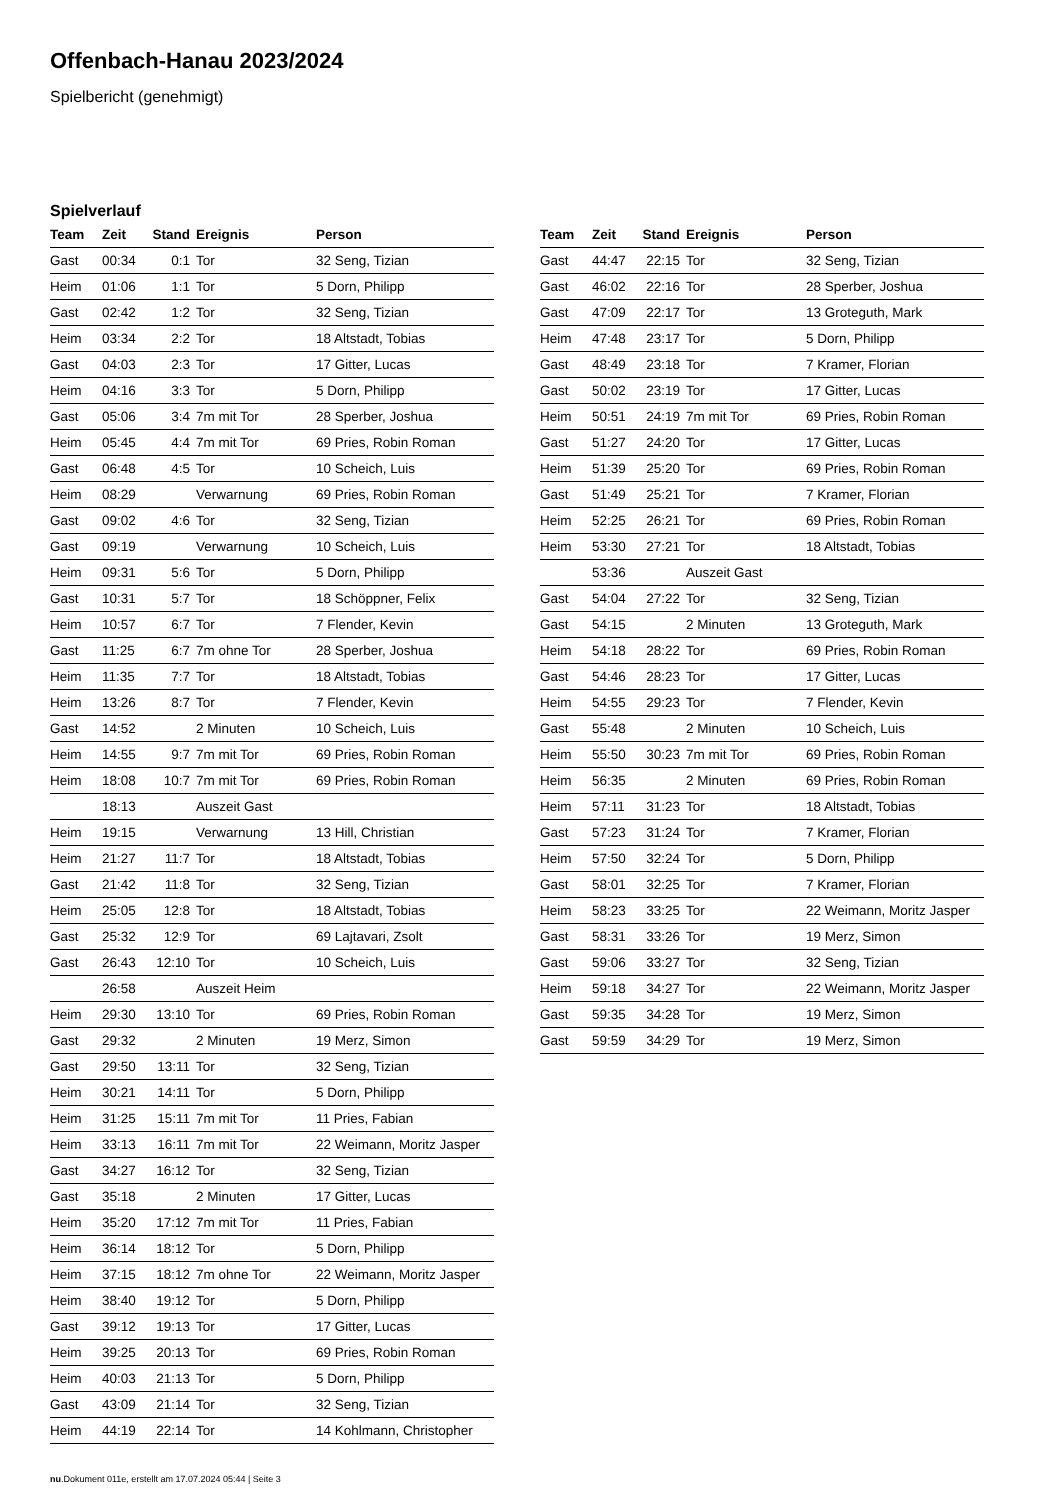Offenbach-Hanau 2023/2024
Spielbericht (genehmigt)
Spielverlauf
| Team | Zeit | Stand | Ereignis | Person |
| --- | --- | --- | --- | --- |
| Gast | 00:34 | 0:1 | Tor | 32 Seng, Tizian |
| Heim | 01:06 | 1:1 | Tor | 5 Dorn, Philipp |
| Gast | 02:42 | 1:2 | Tor | 32 Seng, Tizian |
| Heim | 03:34 | 2:2 | Tor | 18 Altstadt, Tobias |
| Gast | 04:03 | 2:3 | Tor | 17 Gitter, Lucas |
| Heim | 04:16 | 3:3 | Tor | 5 Dorn, Philipp |
| Gast | 05:06 | 3:4 | 7m mit Tor | 28 Sperber, Joshua |
| Heim | 05:45 | 4:4 | 7m mit Tor | 69 Pries, Robin Roman |
| Gast | 06:48 | 4:5 | Tor | 10 Scheich, Luis |
| Heim | 08:29 | | Verwarnung | 69 Pries, Robin Roman |
| Gast | 09:02 | 4:6 | Tor | 32 Seng, Tizian |
| Gast | 09:19 | | Verwarnung | 10 Scheich, Luis |
| Heim | 09:31 | 5:6 | Tor | 5 Dorn, Philipp |
| Gast | 10:31 | 5:7 | Tor | 18 Schöppner, Felix |
| Heim | 10:57 | 6:7 | Tor | 7 Flender, Kevin |
| Gast | 11:25 | 6:7 | 7m ohne Tor | 28 Sperber, Joshua |
| Heim | 11:35 | 7:7 | Tor | 18 Altstadt, Tobias |
| Heim | 13:26 | 8:7 | Tor | 7 Flender, Kevin |
| Gast | 14:52 | | 2 Minuten | 10 Scheich, Luis |
| Heim | 14:55 | 9:7 | 7m mit Tor | 69 Pries, Robin Roman |
| Heim | 18:08 | 10:7 | 7m mit Tor | 69 Pries, Robin Roman |
| | 18:13 | | Auszeit Gast | |
| Heim | 19:15 | | Verwarnung | 13 Hill, Christian |
| Heim | 21:27 | 11:7 | Tor | 18 Altstadt, Tobias |
| Gast | 21:42 | 11:8 | Tor | 32 Seng, Tizian |
| Heim | 25:05 | 12:8 | Tor | 18 Altstadt, Tobias |
| Gast | 25:32 | 12:9 | Tor | 69 Lajtavari, Zsolt |
| Gast | 26:43 | 12:10 | Tor | 10 Scheich, Luis |
| | 26:58 | | Auszeit Heim | |
| Heim | 29:30 | 13:10 | Tor | 69 Pries, Robin Roman |
| Gast | 29:32 | | 2 Minuten | 19 Merz, Simon |
| Gast | 29:50 | 13:11 | Tor | 32 Seng, Tizian |
| Heim | 30:21 | 14:11 | Tor | 5 Dorn, Philipp |
| Heim | 31:25 | 15:11 | 7m mit Tor | 11 Pries, Fabian |
| Heim | 33:13 | 16:11 | 7m mit Tor | 22 Weimann, Moritz Jasper |
| Gast | 34:27 | 16:12 | Tor | 32 Seng, Tizian |
| Gast | 35:18 | | 2 Minuten | 17 Gitter, Lucas |
| Heim | 35:20 | 17:12 | 7m mit Tor | 11 Pries, Fabian |
| Heim | 36:14 | 18:12 | Tor | 5 Dorn, Philipp |
| Heim | 37:15 | 18:12 | 7m ohne Tor | 22 Weimann, Moritz Jasper |
| Heim | 38:40 | 19:12 | Tor | 5 Dorn, Philipp |
| Gast | 39:12 | 19:13 | Tor | 17 Gitter, Lucas |
| Heim | 39:25 | 20:13 | Tor | 69 Pries, Robin Roman |
| Heim | 40:03 | 21:13 | Tor | 5 Dorn, Philipp |
| Gast | 43:09 | 21:14 | Tor | 32 Seng, Tizian |
| Heim | 44:19 | 22:14 | Tor | 14 Kohlmann, Christopher |
| Team | Zeit | Stand | Ereignis | Person |
| --- | --- | --- | --- | --- |
| Gast | 44:47 | 22:15 | Tor | 32 Seng, Tizian |
| Gast | 46:02 | 22:16 | Tor | 28 Sperber, Joshua |
| Gast | 47:09 | 22:17 | Tor | 13 Groteguth, Mark |
| Heim | 47:48 | 23:17 | Tor | 5 Dorn, Philipp |
| Gast | 48:49 | 23:18 | Tor | 7 Kramer, Florian |
| Gast | 50:02 | 23:19 | Tor | 17 Gitter, Lucas |
| Heim | 50:51 | 24:19 | 7m mit Tor | 69 Pries, Robin Roman |
| Gast | 51:27 | 24:20 | Tor | 17 Gitter, Lucas |
| Heim | 51:39 | 25:20 | Tor | 69 Pries, Robin Roman |
| Gast | 51:49 | 25:21 | Tor | 7 Kramer, Florian |
| Heim | 52:25 | 26:21 | Tor | 69 Pries, Robin Roman |
| Heim | 53:30 | 27:21 | Tor | 18 Altstadt, Tobias |
| | 53:36 | | Auszeit Gast | |
| Gast | 54:04 | 27:22 | Tor | 32 Seng, Tizian |
| Gast | 54:15 | | 2 Minuten | 13 Groteguth, Mark |
| Heim | 54:18 | 28:22 | Tor | 69 Pries, Robin Roman |
| Gast | 54:46 | 28:23 | Tor | 17 Gitter, Lucas |
| Heim | 54:55 | 29:23 | Tor | 7 Flender, Kevin |
| Gast | 55:48 | | 2 Minuten | 10 Scheich, Luis |
| Heim | 55:50 | 30:23 | 7m mit Tor | 69 Pries, Robin Roman |
| Heim | 56:35 | | 2 Minuten | 69 Pries, Robin Roman |
| Heim | 57:11 | 31:23 | Tor | 18 Altstadt, Tobias |
| Gast | 57:23 | 31:24 | Tor | 7 Kramer, Florian |
| Heim | 57:50 | 32:24 | Tor | 5 Dorn, Philipp |
| Gast | 58:01 | 32:25 | Tor | 7 Kramer, Florian |
| Heim | 58:23 | 33:25 | Tor | 22 Weimann, Moritz Jasper |
| Gast | 58:31 | 33:26 | Tor | 19 Merz, Simon |
| Gast | 59:06 | 33:27 | Tor | 32 Seng, Tizian |
| Heim | 59:18 | 34:27 | Tor | 22 Weimann, Moritz Jasper |
| Gast | 59:35 | 34:28 | Tor | 19 Merz, Simon |
| Gast | 59:59 | 34:29 | Tor | 19 Merz, Simon |
nu.Dokument 011e, erstellt am 17.07.2024 05:44 | Seite 3